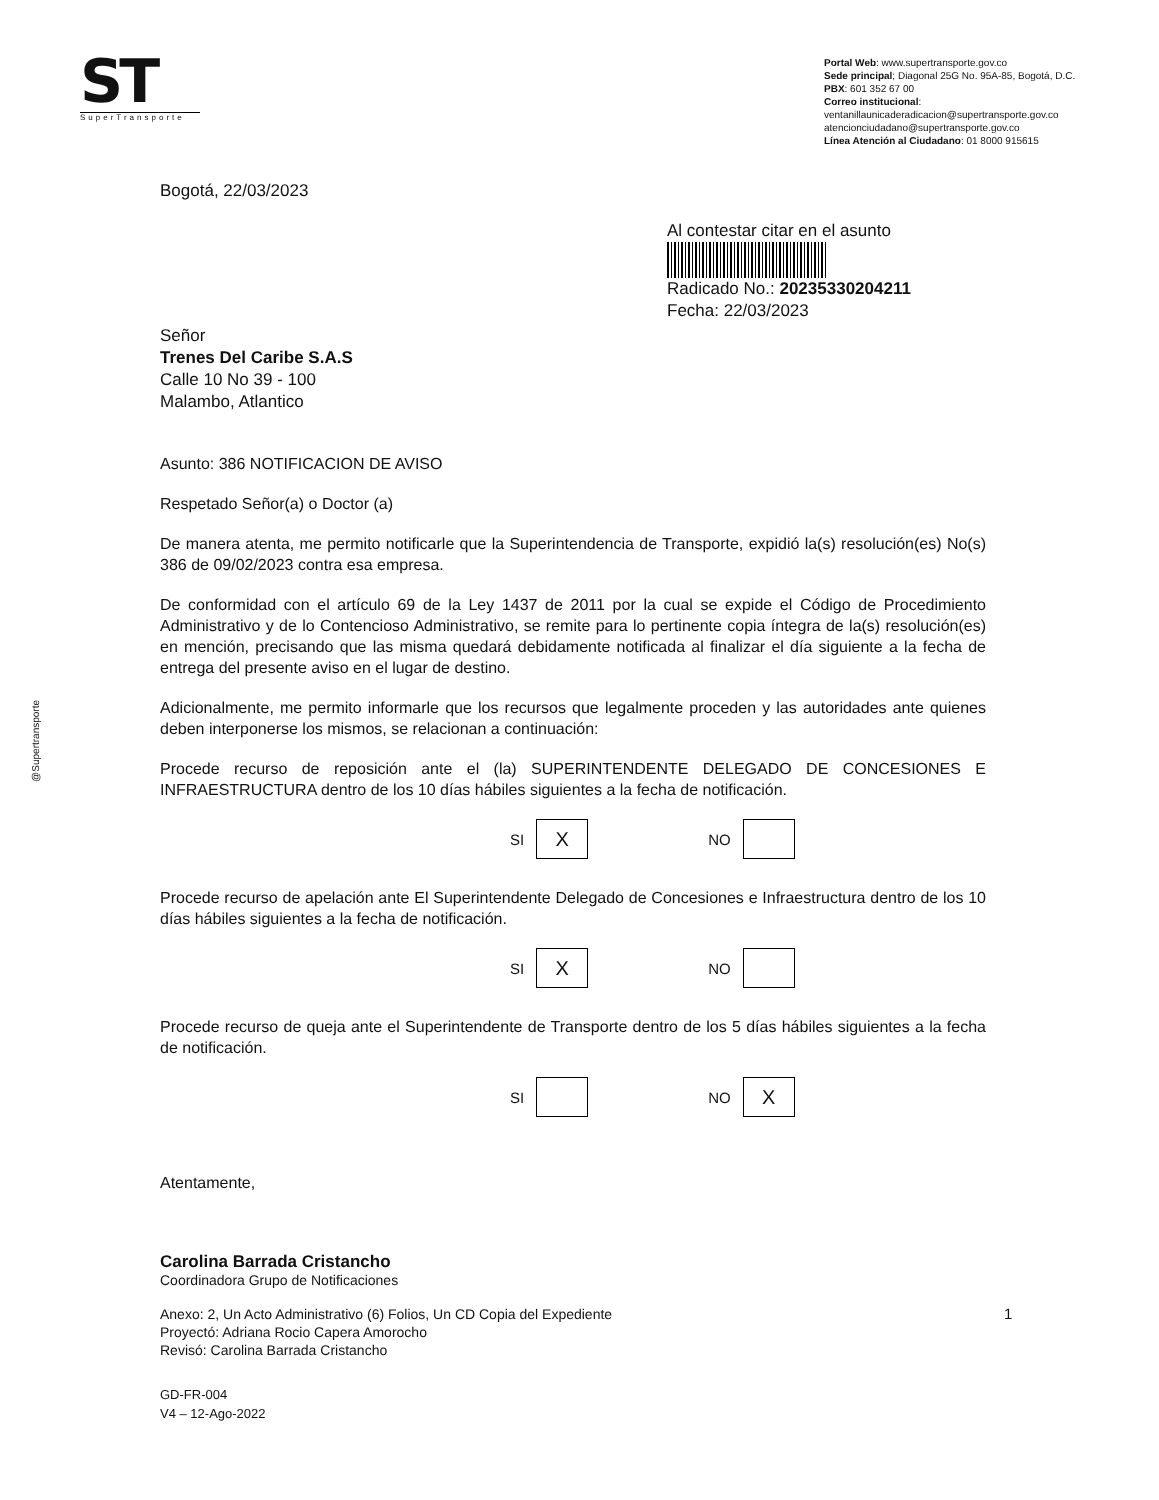ST
SuperTransporte
Portal Web: www.supertransporte.gov.co
Sede principal; Diagonal 25G No. 95A-85, Bogotá, D.C.
PBX: 601 352 67 00
Correo institucional:
ventanillaunicaderadicacion@supertransporte.gov.co
atencionciudadano@supertransporte.gov.co
Línea Atención al Ciudadano: 01 8000 915615
@Supertransporte
Bogotá, 22/03/2023
Al contestar citar en el asunto
Radicado No.: 20235330204211
Fecha: 22/03/2023
Señor
Trenes Del Caribe S.A.S
Calle 10 No 39 - 100
Malambo, Atlantico
Asunto: 386 NOTIFICACION DE AVISO
Respetado Señor(a) o Doctor (a)
De manera atenta, me permito notificarle que la Superintendencia de Transporte, expidió la(s) resolución(es) No(s) 386 de 09/02/2023 contra esa empresa.
De conformidad con el artículo 69 de la Ley 1437 de 2011 por la cual se expide el Código de Procedimiento Administrativo y de lo Contencioso Administrativo, se remite para lo pertinente copia íntegra de la(s) resolución(es) en mención, precisando que las misma quedará debidamente notificada al finalizar el día siguiente a la fecha de entrega del presente aviso en el lugar de destino.
Adicionalmente, me permito informarle que los recursos que legalmente proceden y las autoridades ante quienes deben interponerse los mismos, se relacionan a continuación:
Procede recurso de reposición ante el (la) SUPERINTENDENTE DELEGADO DE CONCESIONES E INFRAESTRUCTURA dentro de los 10 días hábiles siguientes a la fecha de notificación.
SI
X
NO
Procede recurso de apelación ante El Superintendente Delegado de Concesiones e Infraestructura dentro de los 10 días hábiles siguientes a la fecha de notificación.
SI
X
NO
Procede recurso de queja ante el Superintendente de Transporte dentro de los 5 días hábiles siguientes a la fecha de notificación.
SI
NO
X
Atentamente,
Carolina Barrada Cristancho
Coordinadora Grupo de Notificaciones
Anexo: 2, Un Acto Administrativo (6) Folios, Un CD Copia del Expediente
Proyectó: Adriana Rocio Capera Amorocho
Revisó: Carolina Barrada Cristancho
1
GD-FR-004
V4 – 12-Ago-2022